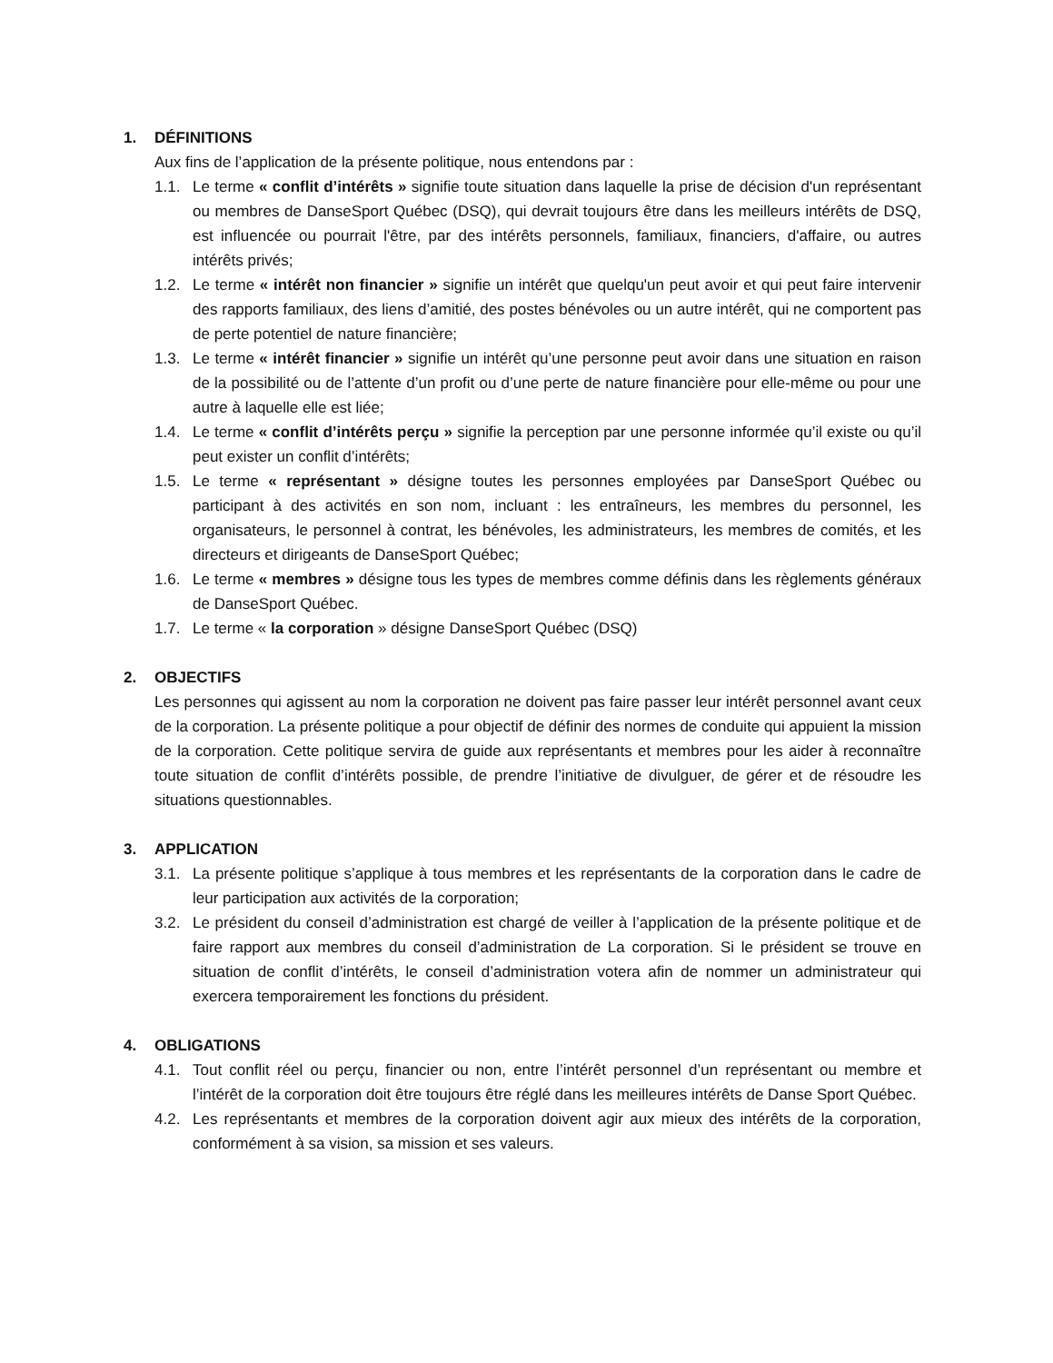1. DÉFINITIONS
Aux fins de l’application de la présente politique, nous entendons par :
1.1. Le terme « conflit d’intérêts » signifie toute situation dans laquelle la prise de décision d'un représentant ou membres de DanseSport Québec (DSQ), qui devrait toujours être dans les meilleurs intérêts de DSQ, est influencée ou pourrait l'être, par des intérêts personnels, familiaux, financiers, d'affaire, ou autres intérêts privés;
1.2. Le terme « intérêt non financier » signifie un intérêt que quelqu'un peut avoir et qui peut faire intervenir des rapports familiaux, des liens d’amitié, des postes bénévoles ou un autre intérêt, qui ne comportent pas de perte potentiel de nature financière;
1.3. Le terme « intérêt financier » signifie un intérêt qu’une personne peut avoir dans une situation en raison de la possibilité ou de l’attente d’un profit ou d’une perte de nature financière pour elle-même ou pour une autre à laquelle elle est liée;
1.4. Le terme « conflit d’intérêts perçu » signifie la perception par une personne informée qu’il existe ou qu’il peut exister un conflit d’intérêts;
1.5. Le terme « représentant » désigne toutes les personnes employées par DanseSport Québec ou participant à des activités en son nom, incluant : les entraîneurs, les membres du personnel, les organisateurs, le personnel à contrat, les bénévoles, les administrateurs, les membres de comités, et les directeurs et dirigeants de DanseSport Québec;
1.6. Le terme « membres » désigne tous les types de membres comme définis dans les règlements généraux de DanseSport Québec.
1.7. Le terme « la corporation » désigne DanseSport Québec (DSQ)
2. OBJECTIFS
Les personnes qui agissent au nom la corporation ne doivent pas faire passer leur intérêt personnel avant ceux de la corporation. La présente politique a pour objectif de définir des normes de conduite qui appuient la mission de la corporation. Cette politique servira de guide aux représentants et membres pour les aider à reconnaître toute situation de conflit d’intérêts possible, de prendre l’initiative de divulguer, de gérer et de résoudre les situations questionnables.
3. APPLICATION
3.1. La présente politique s’applique à tous membres et les représentants de la corporation dans le cadre de leur participation aux activités de la corporation;
3.2. Le président du conseil d’administration est chargé de veiller à l’application de la présente politique et de faire rapport aux membres du conseil d’administration de La corporation. Si le président se trouve en situation de conflit d’intérêts, le conseil d’administration votera afin de nommer un administrateur qui exercera temporairement les fonctions du président.
4. OBLIGATIONS
4.1. Tout conflit réel ou perçu, financier ou non, entre l’intérêt personnel d’un représentant ou membre et l’intérêt de la corporation doit être toujours être réglé dans les meilleures intérêts de Danse Sport Québec.
4.2. Les représentants et membres de la corporation doivent agir aux mieux des intérêts de la corporation, conformément à sa vision, sa mission et ses valeurs.